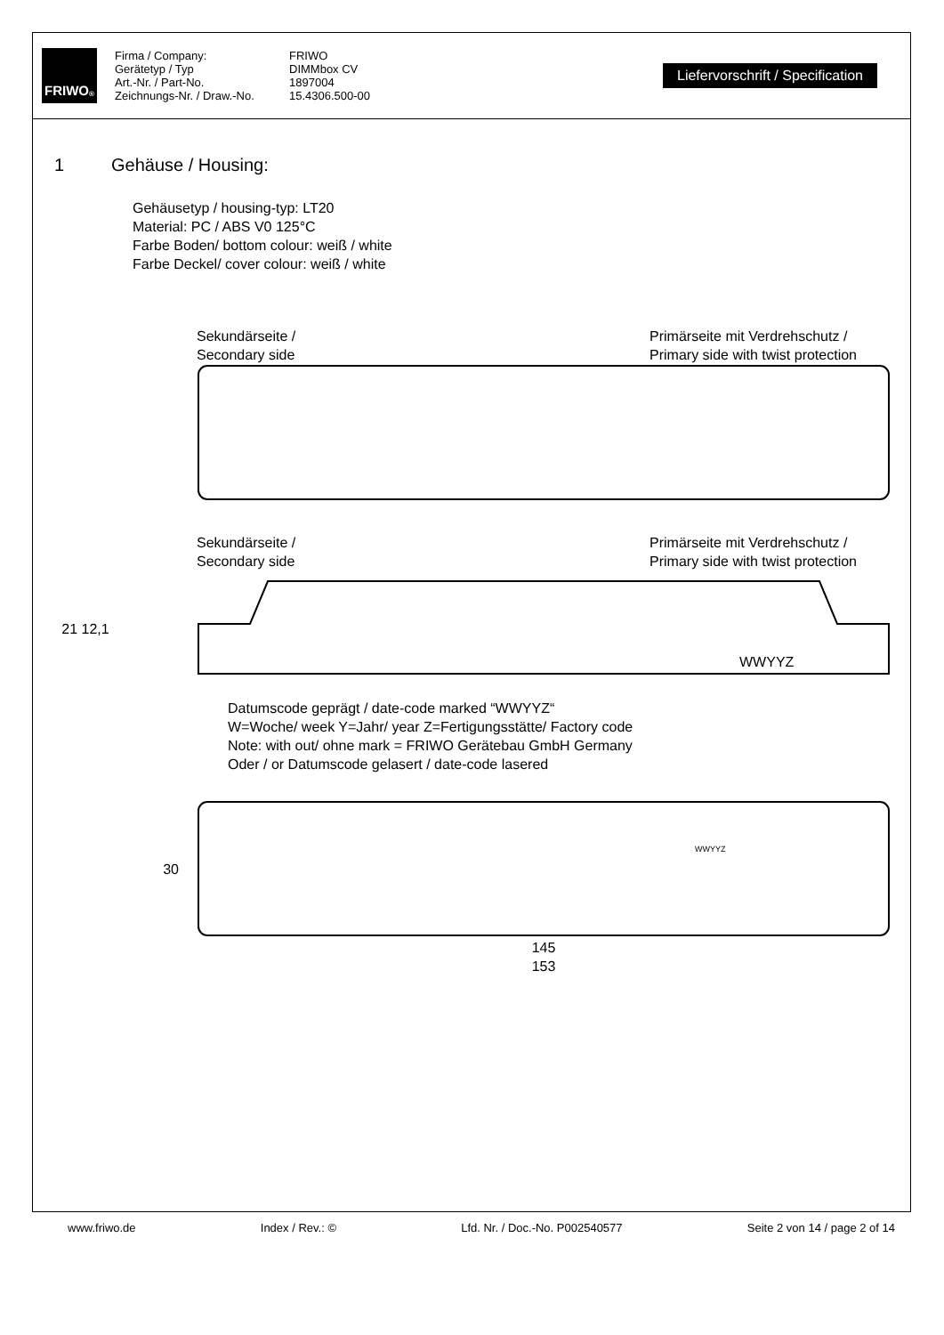FRIWO<sup>®</sup>
Firma / Company:
Gerätetyp / Typ
Art.-Nr. / Part-No.
Zeichnungs-Nr. / Draw.-No.
FRIWO
DIMMbox CV
1897004
15.4306.500-00
Liefervorschrift / Specification
1 Gehäuse / Housing:
Gehäusetyp / housing-typ: LT20
Material: PC / ABS V0 125°C
Farbe Boden/ bottom colour: weiß / white
Farbe Deckel/ cover colour: weiß / white
Sekundärseite /
Secondary side
Primärseite mit Verdrehschutz /
Primary side with twist protection
Sekundärseite /
Secondary side
Primärseite mit Verdrehschutz /
Primary side with twist protection
21 12,1
WWYYZ
Datumscode geprägt / date-code marked “WWYYZ“
W=Woche/ week Y=Jahr/ year Z=Fertigungsstätte/ Factory code
Note: with out/ ohne mark = FRIWO Gerätebau GmbH Germany
Oder / or Datumscode gelasert / date-code lasered
30
WWYYZ
145
153
www.friwo.de Index / Rev.: © Lfd. Nr. / Doc.-No. P002540577 Seite 2 von 14 / page 2 of 14